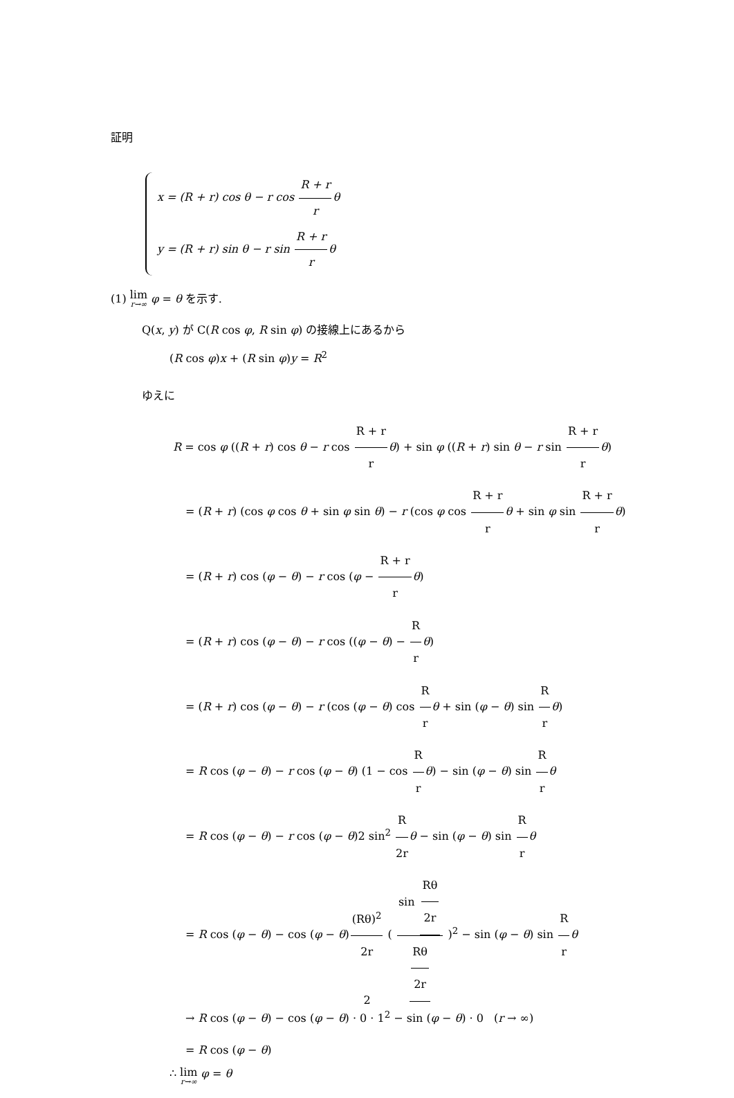証明
x = (R + r) cos θ − r cos R + r rθ
y = (R + r) sin θ − r sin R + r rθ
(1) lim r→∞ φ = θ を示す.
Q(x, y) が C(R cos φ, R sin φ) の接線上にあるから
(R cos φ)x + (R sin φ)y = R<sup>2</sup>
ゆえに
R = cos φ ((R + r) cos θ − r cos R + r r θ) + sin φ ((R + r) sin θ − r sin R + r r θ)
= (R + r) (cos φ cos θ + sin φ sin θ) − r (cos φ cos R + r r θ + sin φ sin R + r r θ)
= (R + r) cos (φ − θ) − r cos (φ − R + r r θ)
= (R + r) cos (φ − θ) − r cos ((φ − θ) − R r θ)
= (R + r) cos (φ − θ) − r (cos (φ − θ) cos R r θ + sin (φ − θ) sin R r θ)
= R cos (φ − θ) − r cos (φ − θ) (1 − cos R r θ) − sin (φ − θ) sin R r θ
= R cos (φ − θ) − r cos (φ − θ)2 sin<sup>2</sup> R 2r θ − sin (φ − θ) sin R r θ
= R cos (φ − θ) − cos (φ − θ)(Rθ)<sup>2</sup> 2r ( sin Rθ 2r Rθ 2r )<sup>2</sup> − sin (φ − θ) sin R r θ
→ R cos (φ − θ) − cos (φ − θ) · 0 · 1<sup>2</sup> − sin (φ − θ) · 0 (r → ∞)
= R cos (φ − θ)
∴ lim r→∞ φ = θ
2